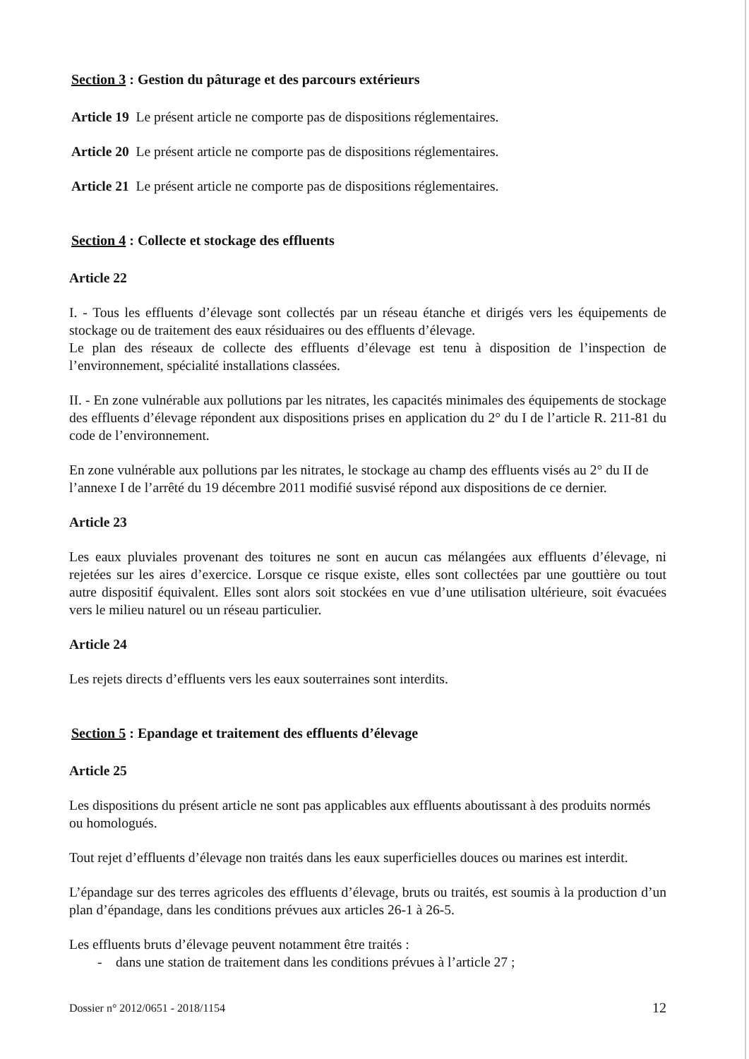Section 3 : Gestion du pâturage et des parcours extérieurs
Article 19 Le présent article ne comporte pas de dispositions réglementaires.
Article 20 Le présent article ne comporte pas de dispositions réglementaires.
Article 21 Le présent article ne comporte pas de dispositions réglementaires.
Section 4 : Collecte et stockage des effluents
Article 22
I. - Tous les effluents d’élevage sont collectés par un réseau étanche et dirigés vers les équipements de stockage ou de traitement des eaux résiduaires ou des effluents d’élevage.
Le plan des réseaux de collecte des effluents d’élevage est tenu à disposition de l’inspection de l’environnement, spécialité installations classées.
II. - En zone vulnérable aux pollutions par les nitrates, les capacités minimales des équipements de stockage des effluents d’élevage répondent aux dispositions prises en application du 2° du I de l’article R. 211-81 du code de l’environnement.
En zone vulnérable aux pollutions par les nitrates, le stockage au champ des effluents visés au 2° du II de l’annexe I de l’arrêté du 19 décembre 2011 modifié susvisé répond aux dispositions de ce dernier.
Article 23
Les eaux pluviales provenant des toitures ne sont en aucun cas mélangées aux effluents d’élevage, ni rejetées sur les aires d’exercice. Lorsque ce risque existe, elles sont collectées par une gouttière ou tout autre dispositif équivalent. Elles sont alors soit stockées en vue d’une utilisation ultérieure, soit évacuées vers le milieu naturel ou un réseau particulier.
Article 24
Les rejets directs d’effluents vers les eaux souterraines sont interdits.
Section 5 : Epandage et traitement des effluents d’élevage
Article 25
Les dispositions du présent article ne sont pas applicables aux effluents aboutissant à des produits normés ou homologués.
Tout rejet d’effluents d’élevage non traités dans les eaux superficielles douces ou marines est interdit.
L’épandage sur des terres agricoles des effluents d’élevage, bruts ou traités, est soumis à la production d’un plan d’épandage, dans les conditions prévues aux articles 26-1 à 26-5.
Les effluents bruts d’élevage peuvent notamment être traités :
- dans une station de traitement dans les conditions prévues à l’article 27 ;
Dossier n° 2012/0651 - 2018/1154 12